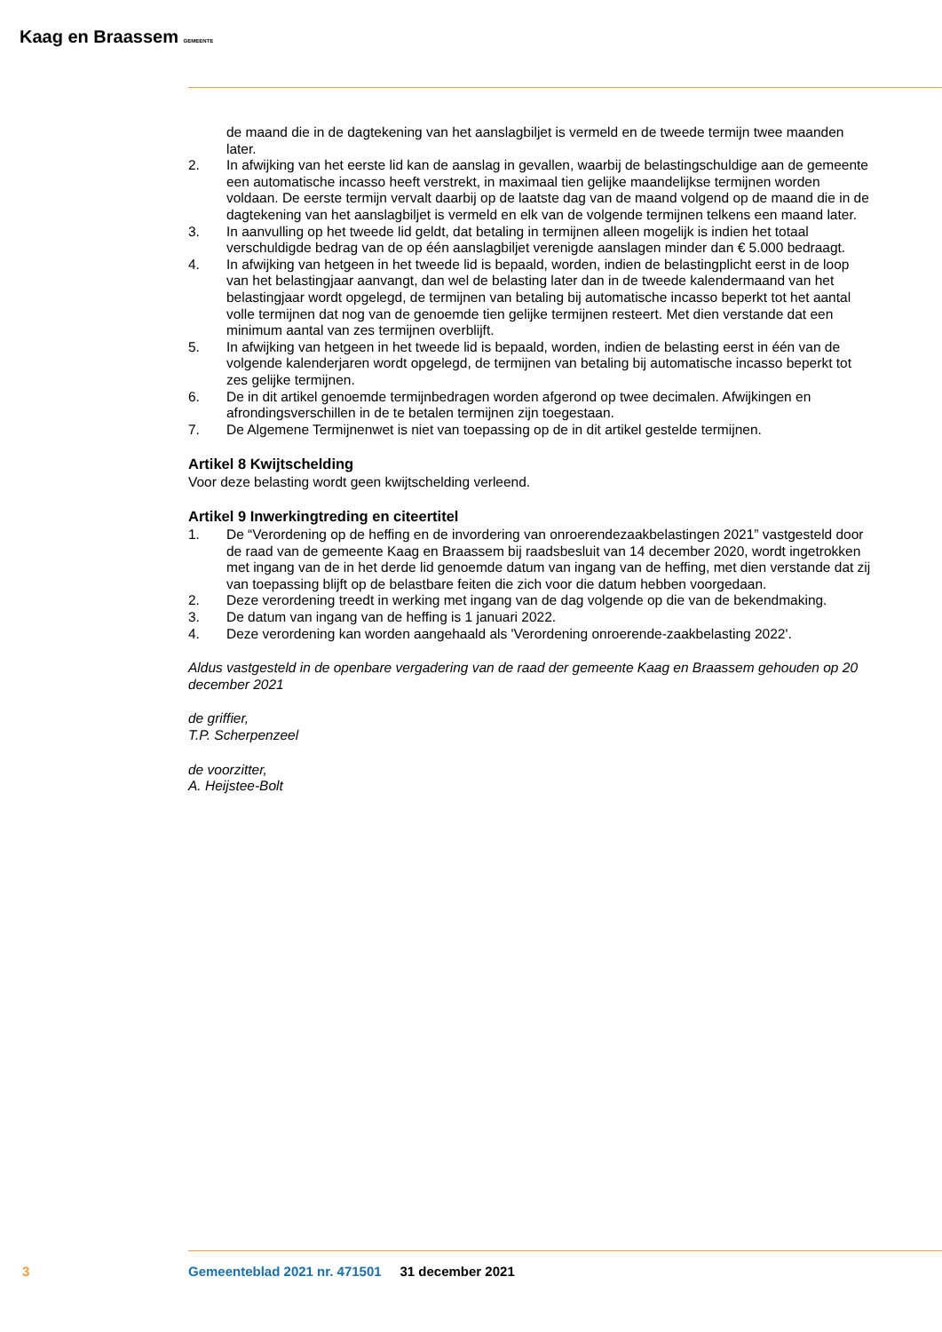Kaag en Braassem GEMEENTE
de maand die in de dagtekening van het aanslagbiljet is vermeld en de tweede termijn twee maanden later.
2. In afwijking van het eerste lid kan de aanslag in gevallen, waarbij de belastingschuldige aan de gemeente een automatische incasso heeft verstrekt, in maximaal tien gelijke maandelijkse termijnen worden voldaan. De eerste termijn vervalt daarbij op de laatste dag van de maand volgend op de maand die in de dagtekening van het aanslagbiljet is vermeld en elk van de volgende termijnen telkens een maand later.
3. In aanvulling op het tweede lid geldt, dat betaling in termijnen alleen mogelijk is indien het totaal verschuldigde bedrag van de op één aanslagbiljet verenigde aanslagen minder dan € 5.000 bedraagt.
4. In afwijking van hetgeen in het tweede lid is bepaald, worden, indien de belastingplicht eerst in de loop van het belastingjaar aanvangt, dan wel de belasting later dan in de tweede kalendermaand van het belastingjaar wordt opgelegd, de termijnen van betaling bij automatische incasso beperkt tot het aantal volle termijnen dat nog van de genoemde tien gelijke termijnen resteert. Met dien verstande dat een minimum aantal van zes termijnen overblijft.
5. In afwijking van hetgeen in het tweede lid is bepaald, worden, indien de belasting eerst in één van de volgende kalenderjaren wordt opgelegd, de termijnen van betaling bij automatische incasso beperkt tot zes gelijke termijnen.
6. De in dit artikel genoemde termijnbedragen worden afgerond op twee decimalen. Afwijkingen en afrondingsverschillen in de te betalen termijnen zijn toegestaan.
7. De Algemene Termijnenwet is niet van toepassing op de in dit artikel gestelde termijnen.
Artikel 8 Kwijtschelding
Voor deze belasting wordt geen kwijtschelding verleend.
Artikel 9 Inwerkingtreding en citeertitel
1. De “Verordening op de heffing en de invordering van onroerendezaakbelastingen 2021” vastgesteld door de raad van de gemeente Kaag en Braassem bij raadsbesluit van 14 december 2020, wordt ingetrokken met ingang van de in het derde lid genoemde datum van ingang van de heffing, met dien verstande dat zij van toepassing blijft op de belastbare feiten die zich voor die datum hebben voorgedaan.
2. Deze verordening treedt in werking met ingang van de dag volgende op die van de bekendmaking.
3. De datum van ingang van de heffing is 1 januari 2022.
4. Deze verordening kan worden aangehaald als 'Verordening onroerende-zaakbelasting 2022'.
Aldus vastgesteld in de openbare vergadering van de raad der gemeente Kaag en Braassem gehouden op 20 december 2021
de griffier,
T.P. Scherpenzeel
de voorzitter,
A. Heijstee-Bolt
3 Gemeenteblad 2021 nr. 471501 31 december 2021